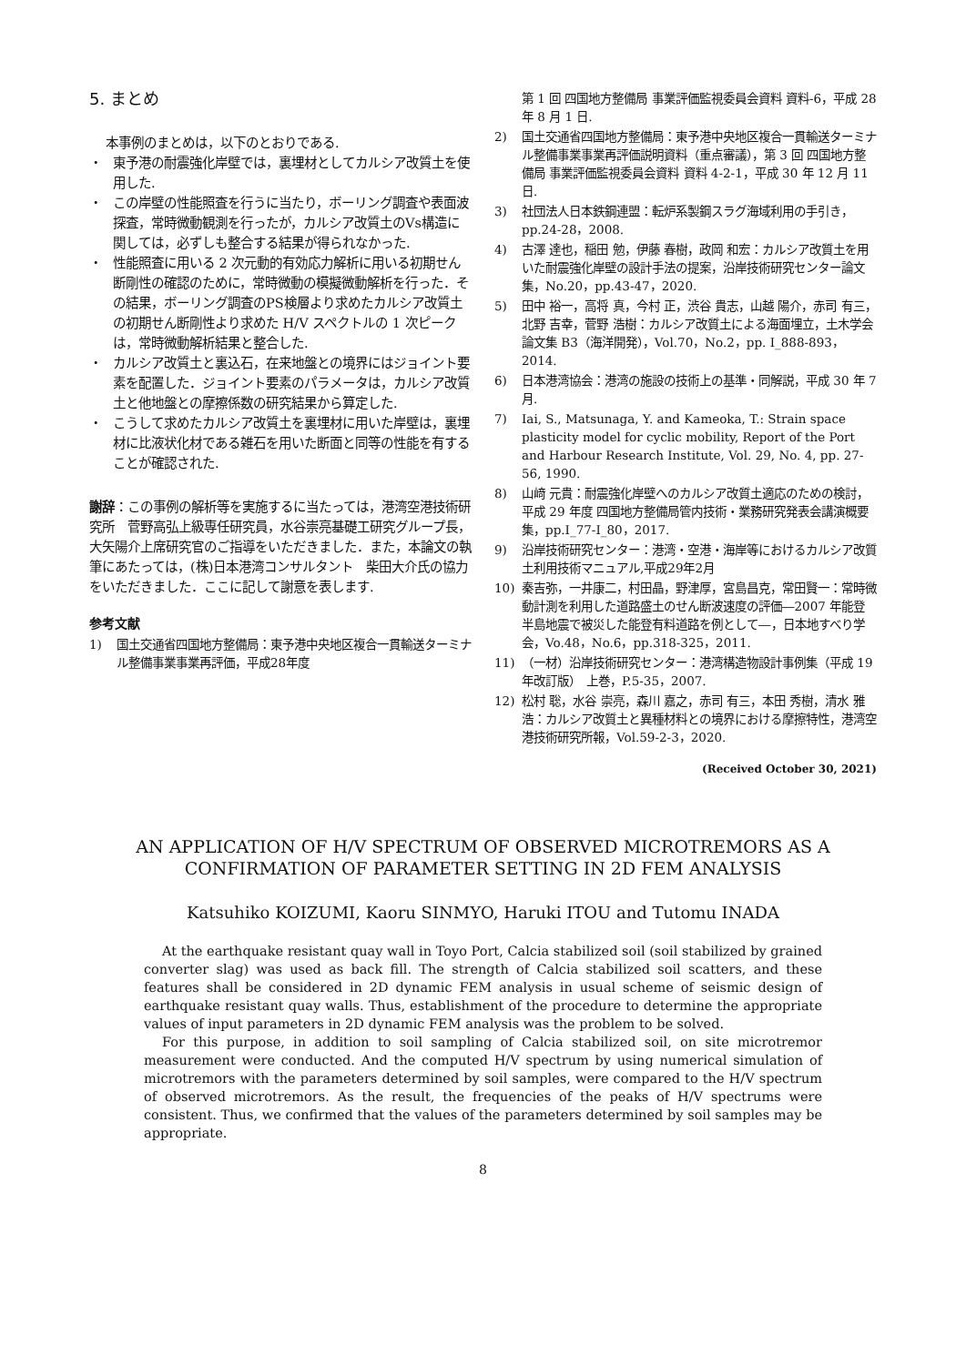5. まとめ
本事例のまとめは，以下のとおりである.
・ 東予港の耐震強化岸壁では，裏埋材としてカルシア改質土を使用した.
・ この岸壁の性能照査を行うに当たり，ボーリング調査や表面波探査，常時微動観測を行ったが，カルシア改質土のVs構造に関しては，必ずしも整合する結果が得られなかった.
・ 性能照査に用いる 2 次元動的有効応力解析に用いる初期せん断剛性の確認のために，常時微動の模擬微動解析を行った．その結果，ボーリング調査のPS検層より求めたカルシア改質土の初期せん断剛性より求めた H/V スペクトルの 1 次ピークは，常時微動解析結果と整合した.
・ カルシア改質土と裏込石，在来地盤との境界にはジョイント要素を配置した．ジョイント要素のパラメータは，カルシア改質土と他地盤との摩擦係数の研究結果から算定した.
・ こうして求めたカルシア改質土を裏埋材に用いた岸壁は，裏埋材に比液状化材である雑石を用いた断面と同等の性能を有することが確認された.
謝辞：この事例の解析等を実施するに当たっては，港湾空港技術研究所　菅野高弘上級専任研究員，水谷崇亮基礎工研究グループ長，大矢陽介上席研究官のご指導をいただきました．また，本論文の執筆にあたっては，(株)日本港湾コンサルタント　柴田大介氏の協力をいただきました．ここに記して謝意を表します.
参考文献
1) 国土交通省四国地方整備局：東予港中央地区複合一貫輸送ターミナル整備事業事業再評価，平成28年度
第 1 回 四国地方整備局 事業評価監視委員会資料 資料-6，平成 28 年 8 月 1 日.
2) 国土交通省四国地方整備局：東予港中央地区複合一貫輸送ターミナル整備事業事業再評価説明資料（重点審議），第 3 回 四国地方整備局 事業評価監視委員会資料 資料 4-2-1，平成 30 年 12 月 11 日.
3) 社団法人日本鉄鋼連盟：転炉系製鋼スラグ海域利用の手引き，pp.24-28，2008.
4) 古澤 達也，稲田 勉，伊藤 春樹，政岡 和宏：カルシア改質土を用いた耐震強化岸壁の設計手法の提案，沿岸技術研究センター論文集，No.20，pp.43-47，2020.
5) 田中 裕一，高将 真，今村 正，渋谷 貴志，山越 陽介，赤司 有三，北野 吉幸，菅野 浩樹：カルシア改質土による海面埋立，土木学会論文集 B3（海洋開発），Vol.70，No.2，pp. I_888-893，2014.
6) 日本港湾協会：港湾の施設の技術上の基準・同解説，平成 30 年 7 月.
7) Iai, S., Matsunaga, Y. and Kameoka, T.: Strain space plasticity model for cyclic mobility, Report of the Port and Harbour Research Institute, Vol. 29, No. 4, pp. 27-56, 1990.
8) 山﨑 元貴：耐震強化岸壁へのカルシア改質土適応のための検討，平成 29 年度 四国地方整備局管内技術・業務研究発表会講演概要集，pp.I_77-I_80，2017.
9) 沿岸技術研究センター：港湾・空港・海岸等におけるカルシア改質土利用技術マニュアル,平成29年2月
10) 秦吉弥，一井康二，村田晶，野津厚，宮島昌克，常田賢一：常時微動計測を利用した道路盛土のせん断波速度の評価―2007 年能登半島地震で被災した能登有料道路を例として―，日本地すべり学会，Vo.48，No.6，pp.318-325，2011.
11) （一材）沿岸技術研究センター：港湾構造物設計事例集（平成 19 年改訂版）　上巻，P.5-35，2007.
12) 松村 聡，水谷 崇亮，森川 嘉之，赤司 有三，本田 秀樹，清水 雅浩：カルシア改質土と異種材料との境界における摩擦特性，港湾空港技術研究所報，Vol.59-2-3，2020.
(Received October 30, 2021)
AN APPLICATION OF H/V SPECTRUM OF OBSERVED MICROTREMORS AS A
CONFIRMATION OF PARAMETER SETTING IN 2D FEM ANALYSIS
Katsuhiko KOIZUMI, Kaoru SINMYO, Haruki ITOU and Tutomu INADA
At the earthquake resistant quay wall in Toyo Port, Calcia stabilized soil (soil stabilized by grained converter slag) was used as back fill. The strength of Calcia stabilized soil scatters, and these features shall be considered in 2D dynamic FEM analysis in usual scheme of seismic design of earthquake resistant quay walls. Thus, establishment of the procedure to determine the appropriate values of input parameters in 2D dynamic FEM analysis was the problem to be solved.
For this purpose, in addition to soil sampling of Calcia stabilized soil, on site microtremor measurement were conducted. And the computed H/V spectrum by using numerical simulation of microtremors with the parameters determined by soil samples, were compared to the H/V spectrum of observed microtremors. As the result, the frequencies of the peaks of H/V spectrums were consistent. Thus, we confirmed that the values of the parameters determined by soil samples may be appropriate.
8